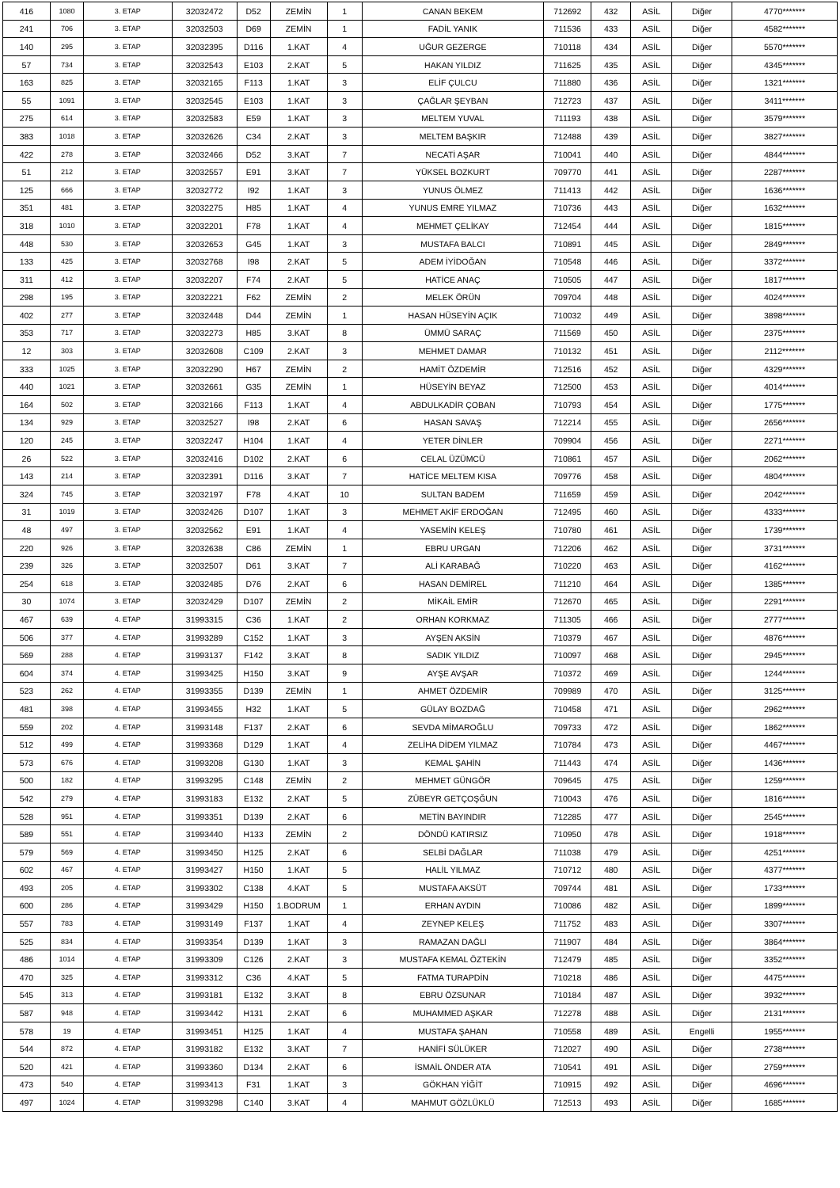| 416 | 1080 | 3. ETAP | 32032472 | D52 | ZEMİN | 1 | CANAN BEKEM | 712692 | 432 | ASİL | Diğer | 4770******* |
| 241 | 706 | 3. ETAP | 32032503 | D69 | ZEMİN | 1 | FADİL YANIK | 711536 | 433 | ASİL | Diğer | 4582******* |
| 140 | 295 | 3. ETAP | 32032395 | D116 | 1.KAT | 4 | UĞUR GEZERGE | 710118 | 434 | ASİL | Diğer | 5570******* |
| 57 | 734 | 3. ETAP | 32032543 | E103 | 2.KAT | 5 | HAKAN YILDIZ | 711625 | 435 | ASİL | Diğer | 4345******* |
| 163 | 825 | 3. ETAP | 32032165 | F113 | 1.KAT | 3 | ELİF ÇULCU | 711880 | 436 | ASİL | Diğer | 1321******* |
| 55 | 1091 | 3. ETAP | 32032545 | E103 | 1.KAT | 3 | ÇAĞLAR ŞEYBAN | 712723 | 437 | ASİL | Diğer | 3411******* |
| 275 | 614 | 3. ETAP | 32032583 | E59 | 1.KAT | 3 | MELTEM YUVAL | 711193 | 438 | ASİL | Diğer | 3579******* |
| 383 | 1018 | 3. ETAP | 32032626 | C34 | 2.KAT | 3 | MELTEM BAŞKIR | 712488 | 439 | ASİL | Diğer | 3827******* |
| 422 | 278 | 3. ETAP | 32032466 | D52 | 3.KAT | 7 | NECATİ AŞAR | 710041 | 440 | ASİL | Diğer | 4844******* |
| 51 | 212 | 3. ETAP | 32032557 | E91 | 3.KAT | 7 | YÜKSEL BOZKURT | 709770 | 441 | ASİL | Diğer | 2287******* |
| 125 | 666 | 3. ETAP | 32032772 | I92 | 1.KAT | 3 | YUNUS ÖLMEZ | 711413 | 442 | ASİL | Diğer | 1636******* |
| 351 | 481 | 3. ETAP | 32032275 | H85 | 1.KAT | 4 | YUNUS EMRE YILMAZ | 710736 | 443 | ASİL | Diğer | 1632******* |
| 318 | 1010 | 3. ETAP | 32032201 | F78 | 1.KAT | 4 | MEHMET ÇELİKAY | 712454 | 444 | ASİL | Diğer | 1815******* |
| 448 | 530 | 3. ETAP | 32032653 | G45 | 1.KAT | 3 | MUSTAFA BALCI | 710891 | 445 | ASİL | Diğer | 2849******* |
| 133 | 425 | 3. ETAP | 32032768 | I98 | 2.KAT | 5 | ADEM İYİDOĞAN | 710548 | 446 | ASİL | Diğer | 3372******* |
| 311 | 412 | 3. ETAP | 32032207 | F74 | 2.KAT | 5 | HATİCE ANAÇ | 710505 | 447 | ASİL | Diğer | 1817******* |
| 298 | 195 | 3. ETAP | 32032221 | F62 | ZEMİN | 2 | MELEK ÖRÜN | 709704 | 448 | ASİL | Diğer | 4024******* |
| 402 | 277 | 3. ETAP | 32032448 | D44 | ZEMİN | 1 | HASAN HÜSEYİN AÇIK | 710032 | 449 | ASİL | Diğer | 3898******* |
| 353 | 717 | 3. ETAP | 32032273 | H85 | 3.KAT | 8 | ÜMMÜ SARAÇ | 711569 | 450 | ASİL | Diğer | 2375******* |
| 12 | 303 | 3. ETAP | 32032608 | C109 | 2.KAT | 3 | MEHMET DAMAR | 710132 | 451 | ASİL | Diğer | 2112******* |
| 333 | 1025 | 3. ETAP | 32032290 | H67 | ZEMİN | 2 | HAMİT ÖZDEMİR | 712516 | 452 | ASİL | Diğer | 4329******* |
| 440 | 1021 | 3. ETAP | 32032661 | G35 | ZEMİN | 1 | HÜSEYİN BEYAZ | 712500 | 453 | ASİL | Diğer | 4014******* |
| 164 | 502 | 3. ETAP | 32032166 | F113 | 1.KAT | 4 | ABDULKADİR ÇOBAN | 710793 | 454 | ASİL | Diğer | 1775******* |
| 134 | 929 | 3. ETAP | 32032527 | I98 | 2.KAT | 6 | HASAN SAVAŞ | 712214 | 455 | ASİL | Diğer | 2656******* |
| 120 | 245 | 3. ETAP | 32032247 | H104 | 1.KAT | 4 | YETER DİNLER | 709904 | 456 | ASİL | Diğer | 2271******* |
| 26 | 522 | 3. ETAP | 32032416 | D102 | 2.KAT | 6 | CELAL ÜZÜMCÜ | 710861 | 457 | ASİL | Diğer | 2062******* |
| 143 | 214 | 3. ETAP | 32032391 | D116 | 3.KAT | 7 | HATİCE MELTEM KISA | 709776 | 458 | ASİL | Diğer | 4804******* |
| 324 | 745 | 3. ETAP | 32032197 | F78 | 4.KAT | 10 | SULTAN BADEM | 711659 | 459 | ASİL | Diğer | 2042******* |
| 31 | 1019 | 3. ETAP | 32032426 | D107 | 1.KAT | 3 | MEHMET AKİF ERDOĞAN | 712495 | 460 | ASİL | Diğer | 4333******* |
| 48 | 497 | 3. ETAP | 32032562 | E91 | 1.KAT | 4 | YASEMİN KELEŞ | 710780 | 461 | ASİL | Diğer | 1739******* |
| 220 | 926 | 3. ETAP | 32032638 | C86 | ZEMİN | 1 | EBRU URGAN | 712206 | 462 | ASİL | Diğer | 3731******* |
| 239 | 326 | 3. ETAP | 32032507 | D61 | 3.KAT | 7 | ALİ KARABAĞ | 710220 | 463 | ASİL | Diğer | 4162******* |
| 254 | 618 | 3. ETAP | 32032485 | D76 | 2.KAT | 6 | HASAN DEMİREL | 711210 | 464 | ASİL | Diğer | 1385******* |
| 30 | 1074 | 3. ETAP | 32032429 | D107 | ZEMİN | 2 | MİKAİL EMİR | 712670 | 465 | ASİL | Diğer | 2291******* |
| 467 | 639 | 4. ETAP | 31993315 | C36 | 1.KAT | 2 | ORHAN KORKMAZ | 711305 | 466 | ASİL | Diğer | 2777******* |
| 506 | 377 | 4. ETAP | 31993289 | C152 | 1.KAT | 3 | AYŞEN AKSİN | 710379 | 467 | ASİL | Diğer | 4876******* |
| 569 | 288 | 4. ETAP | 31993137 | F142 | 3.KAT | 8 | SADIK YILDIZ | 710097 | 468 | ASİL | Diğer | 2945******* |
| 604 | 374 | 4. ETAP | 31993425 | H150 | 3.KAT | 9 | AYŞE AVŞAR | 710372 | 469 | ASİL | Diğer | 1244******* |
| 523 | 262 | 4. ETAP | 31993355 | D139 | ZEMİN | 1 | AHMET ÖZDEMİR | 709989 | 470 | ASİL | Diğer | 3125******* |
| 481 | 398 | 4. ETAP | 31993455 | H32 | 1.KAT | 5 | GÜLAY BOZDAĞ | 710458 | 471 | ASİL | Diğer | 2962******* |
| 559 | 202 | 4. ETAP | 31993148 | F137 | 2.KAT | 6 | SEVDA MİMAROĞLU | 709733 | 472 | ASİL | Diğer | 1862******* |
| 512 | 499 | 4. ETAP | 31993368 | D129 | 1.KAT | 4 | ZELİHA DİDEM YILMAZ | 710784 | 473 | ASİL | Diğer | 4467******* |
| 573 | 676 | 4. ETAP | 31993208 | G130 | 1.KAT | 3 | KEMAL ŞAHİN | 711443 | 474 | ASİL | Diğer | 1436******* |
| 500 | 182 | 4. ETAP | 31993295 | C148 | ZEMİN | 2 | MEHMET GÜNGÖR | 709645 | 475 | ASİL | Diğer | 1259******* |
| 542 | 279 | 4. ETAP | 31993183 | E132 | 2.KAT | 5 | ZÜBEYR GETÇOŞĞUN | 710043 | 476 | ASİL | Diğer | 1816******* |
| 528 | 951 | 4. ETAP | 31993351 | D139 | 2.KAT | 6 | METİN BAYINDIR | 712285 | 477 | ASİL | Diğer | 2545******* |
| 589 | 551 | 4. ETAP | 31993440 | H133 | ZEMİN | 2 | DÖNDÜ KATIRSIZ | 710950 | 478 | ASİL | Diğer | 1918******* |
| 579 | 569 | 4. ETAP | 31993450 | H125 | 2.KAT | 6 | SELBİ DAĞLAR | 711038 | 479 | ASİL | Diğer | 4251******* |
| 602 | 467 | 4. ETAP | 31993427 | H150 | 1.KAT | 5 | HALİL YILMAZ | 710712 | 480 | ASİL | Diğer | 4377******* |
| 493 | 205 | 4. ETAP | 31993302 | C138 | 4.KAT | 5 | MUSTAFA AKSÜT | 709744 | 481 | ASİL | Diğer | 1733******* |
| 600 | 286 | 4. ETAP | 31993429 | H150 | 1.BODRUM | 1 | ERHAN AYDIN | 710086 | 482 | ASİL | Diğer | 1899******* |
| 557 | 783 | 4. ETAP | 31993149 | F137 | 1.KAT | 4 | ZEYNEP KELEŞ | 711752 | 483 | ASİL | Diğer | 3307******* |
| 525 | 834 | 4. ETAP | 31993354 | D139 | 1.KAT | 3 | RAMAZAN DAĞLI | 711907 | 484 | ASİL | Diğer | 3864******* |
| 486 | 1014 | 4. ETAP | 31993309 | C126 | 2.KAT | 3 | MUSTAFA KEMAL ÖZTEKİN | 712479 | 485 | ASİL | Diğer | 3352******* |
| 470 | 325 | 4. ETAP | 31993312 | C36 | 4.KAT | 5 | FATMA TURAPDİN | 710218 | 486 | ASİL | Diğer | 4475******* |
| 545 | 313 | 4. ETAP | 31993181 | E132 | 3.KAT | 8 | EBRU ÖZSUNAR | 710184 | 487 | ASİL | Diğer | 3932******* |
| 587 | 948 | 4. ETAP | 31993442 | H131 | 2.KAT | 6 | MUHAMMED AŞKAR | 712278 | 488 | ASİL | Diğer | 2131******* |
| 578 | 19 | 4. ETAP | 31993451 | H125 | 1.KAT | 4 | MUSTAFA ŞAHAN | 710558 | 489 | ASİL | Engelli | 1955******* |
| 544 | 872 | 4. ETAP | 31993182 | E132 | 3.KAT | 7 | HANİFİ SÜLÜKER | 712027 | 490 | ASİL | Diğer | 2738******* |
| 520 | 421 | 4. ETAP | 31993360 | D134 | 2.KAT | 6 | İSMAİL ÖNDER ATA | 710541 | 491 | ASİL | Diğer | 2759******* |
| 473 | 540 | 4. ETAP | 31993413 | F31 | 1.KAT | 3 | GÖKHAN YİĞİT | 710915 | 492 | ASİL | Diğer | 4696******* |
| 497 | 1024 | 4. ETAP | 31993298 | C140 | 3.KAT | 4 | MAHMUT GÖZLÜKLÜ | 712513 | 493 | ASİL | Diğer | 1685******* |